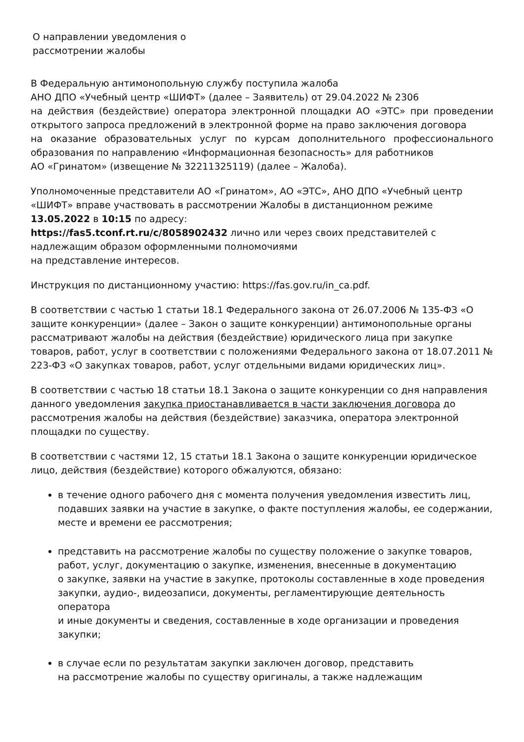О направлении уведомления о
рассмотрении жалобы
В Федеральную антимонопольную службу поступила жалоба
АНО ДПО «Учебный центр «ШИФТ» (далее – Заявитель) от 29.04.2022 № 2306
на действия (бездействие) оператора электронной площадки АО «ЭТС» при проведении открытого запроса предложений в электронной форме на право заключения договора
на оказание образовательных услуг по курсам дополнительного профессионального образования по направлению «Информационная безопасность» для работников
АО «Гринатом» (извещение № 32211325119) (далее – Жалоба).
Уполномоченные представители АО «Гринатом», АО «ЭТС», АНО ДПО «Учебный центр «ШИФТ» вправе участвовать в рассмотрении Жалобы в дистанционном режиме 13.05.2022 в 10:15 по адресу:
https://fas5.tconf.rt.ru/c/8058902432 лично или через своих представителей с надлежащим образом оформленными полномочиями
на представление интересов.
Инструкция по дистанционному участию: https://fas.gov.ru/in_ca.pdf.
В соответствии с частью 1 статьи 18.1 Федерального закона от 26.07.2006 № 135-ФЗ «О защите конкуренции» (далее – Закон о защите конкуренции) антимонопольные органы рассматривают жалобы на действия (бездействие) юридического лица при закупке товаров, работ, услуг в соответствии с положениями Федерального закона от 18.07.2011 № 223-ФЗ «О закупках товаров, работ, услуг отдельными видами юридических лиц».
В соответствии с частью 18 статьи 18.1 Закона о защите конкуренции со дня направления данного уведомления закупка приостанавливается в части заключения договора до рассмотрения жалобы на действия (бездействие) заказчика, оператора электронной площадки по существу.
В соответствии с частями 12, 15 статьи 18.1 Закона о защите конкуренции юридическое лицо, действия (бездействие) которого обжалуются, обязано:
в течение одного рабочего дня с момента получения уведомления известить лиц, подавших заявки на участие в закупке, о факте поступления жалобы, ее содержании, месте и времени ее рассмотрения;
представить на рассмотрение жалобы по существу положение о закупке товаров, работ, услуг, документацию о закупке, изменения, внесенные в документацию
о закупке, заявки на участие в закупке, протоколы составленные в ходе проведения закупки, аудио-, видеозаписи, документы, регламентирующие деятельность оператора
и иные документы и сведения, составленные в ходе организации и проведения закупки;
в случае если по результатам закупки заключен договор, представить
на рассмотрение жалобы по существу оригиналы, а также надлежащим